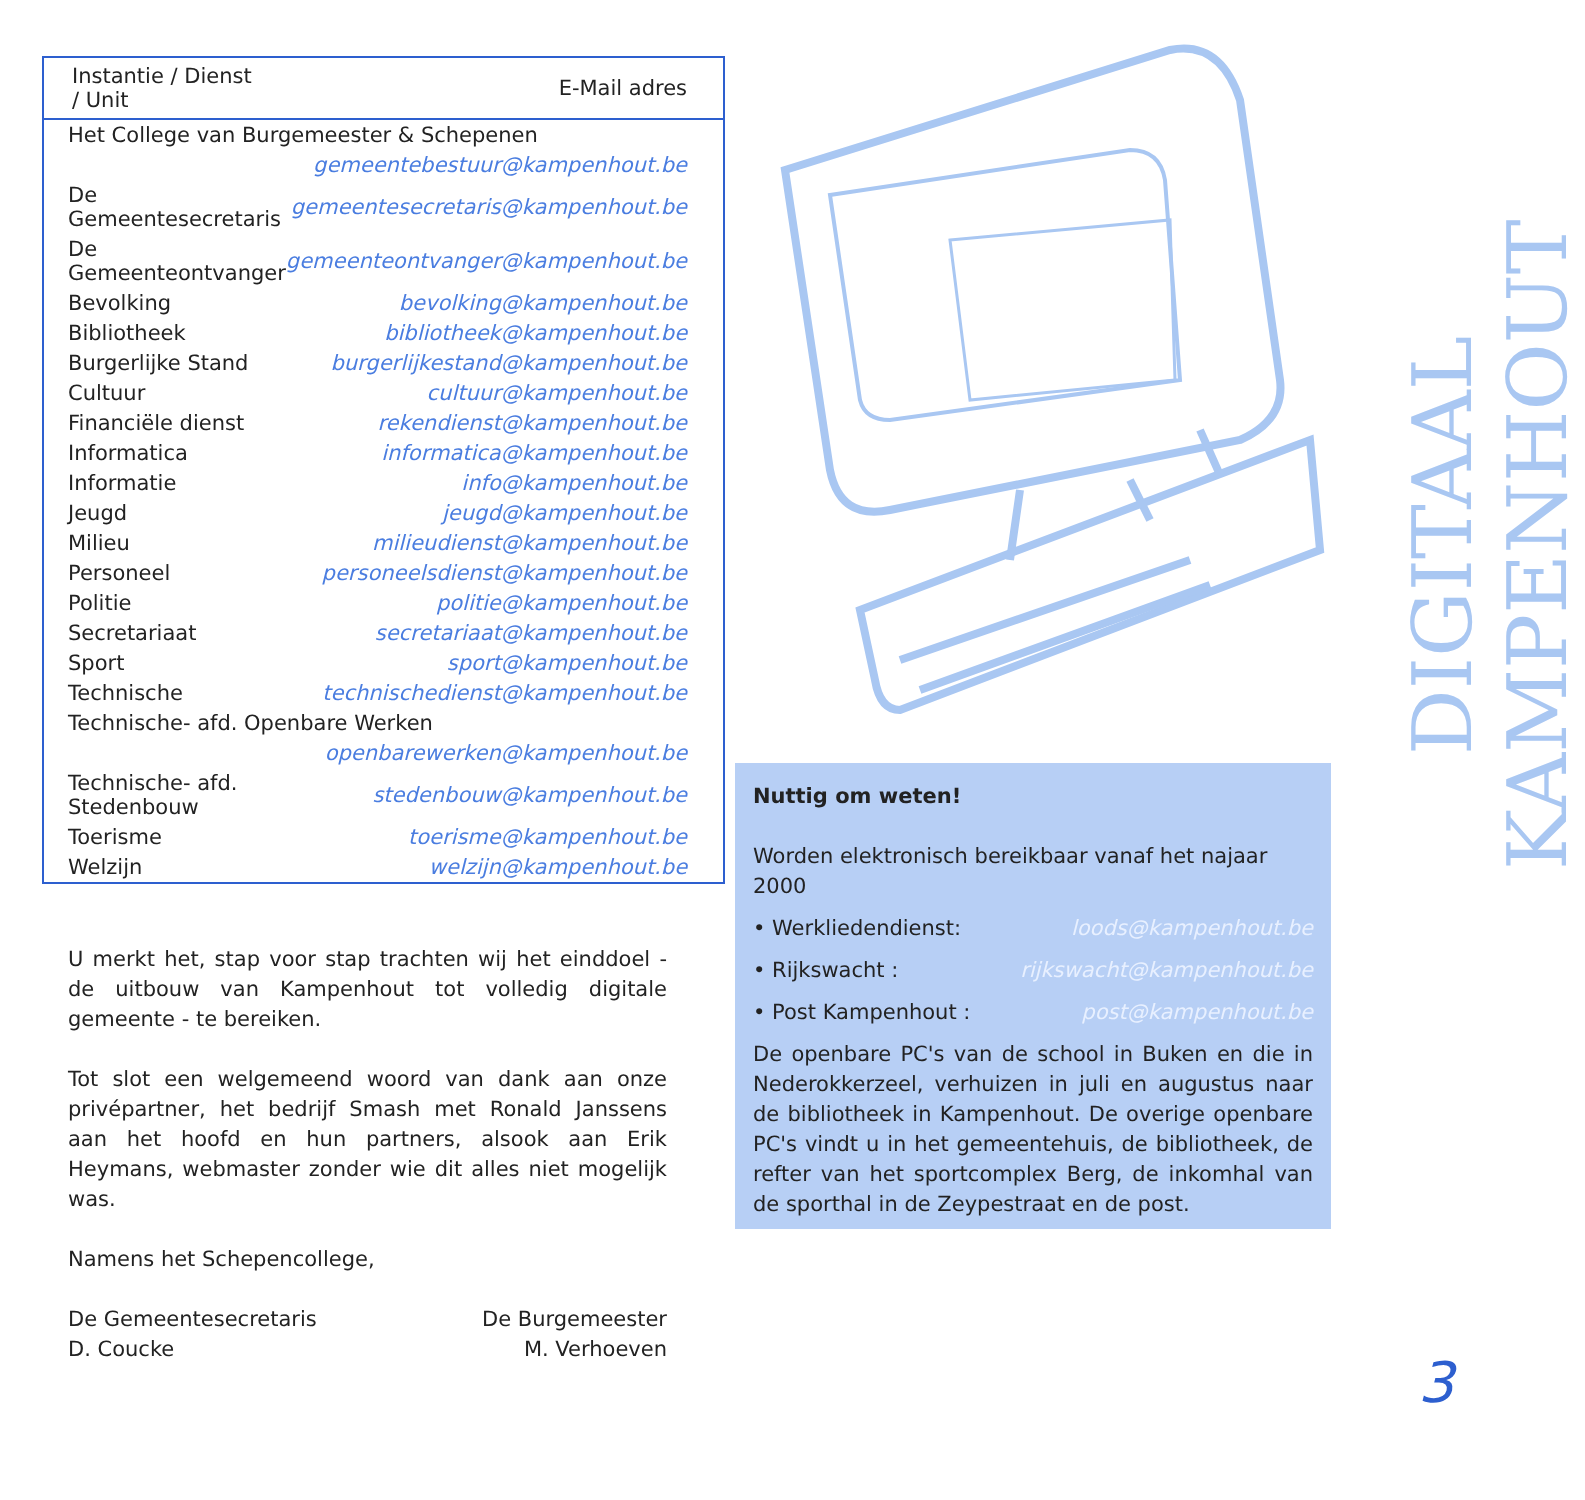| Instantie / Dienst / Unit | E-Mail adres |
| --- | --- |
| Het College van Burgemeester & Schepenen | |
| | gemeentebestuur@kampenhout.be |
| De Gemeentesecretaris | gemeentesecretaris@kampenhout.be |
| De Gemeenteontvanger | gemeenteontvanger@kampenhout.be |
| Bevolking | bevolking@kampenhout.be |
| Bibliotheek | bibliotheek@kampenhout.be |
| Burgerlijke Stand | burgerlijkestand@kampenhout.be |
| Cultuur | cultuur@kampenhout.be |
| Financiële dienst | rekendienst@kampenhout.be |
| Informatica | informatica@kampenhout.be |
| Informatie | info@kampenhout.be |
| Jeugd | jeugd@kampenhout.be |
| Milieu | milieudienst@kampenhout.be |
| Personeel | personeelsdienst@kampenhout.be |
| Politie | politie@kampenhout.be |
| Secretariaat | secretariaat@kampenhout.be |
| Sport | sport@kampenhout.be |
| Technische | technischedienst@kampenhout.be |
| Technische- afd. Openbare Werken | |
| | openbarewerken@kampenhout.be |
| Technische- afd. Stedenbouw | stedenbouw@kampenhout.be |
| Toerisme | toerisme@kampenhout.be |
| Welzijn | welzijn@kampenhout.be |
U merkt het, stap voor stap trachten wij het einddoel - de uitbouw van Kampenhout tot volledig digitale gemeente - te bereiken.
Tot slot een welgemeend woord van dank aan onze privépartner, het bedrijf Smash met Ronald Janssens aan het hoofd en hun partners, alsook aan Erik Heymans, webmaster zonder wie dit alles niet mogelijk was.
Namens het Schepencollege,
De Gemeentesecretaris
D. Coucke
De Burgemeester
M. Verhoeven
Nuttig om weten!
Worden elektronisch bereikbaar vanaf het najaar 2000
• Werkliedendienst: loods@kampenhout.be
• Rijkswacht : rijkswacht@kampenhout.be
• Post Kampenhout : post@kampenhout.be
De openbare PC's van de school in Buken en die in Nederokkerzeel, verhuizen in juli en augustus naar de bibliotheek in Kampenhout. De overige openbare PC's vindt u in het gemeentehuis, de bibliotheek, de refter van het sportcomplex Berg, de inkomhal van de sporthal in de Zeypestraat en de post.
DIGITAAL KAMPENHOUT
3